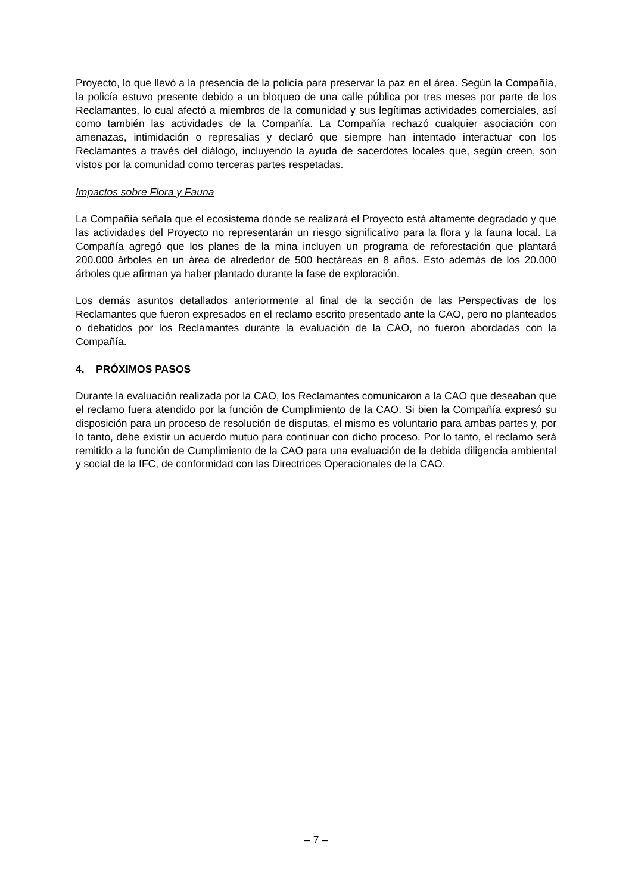Proyecto, lo que llevó a la presencia de la policía para preservar la paz en el área. Según la Compañía, la policía estuvo presente debido a un bloqueo de una calle pública por tres meses por parte de los Reclamantes, lo cual afectó a miembros de la comunidad y sus legítimas actividades comerciales, así como también las actividades de la Compañía. La Compañía rechazó cualquier asociación con amenazas, intimidación o represalias y declaró que siempre han intentado interactuar con los Reclamantes a través del diálogo, incluyendo la ayuda de sacerdotes locales que, según creen, son vistos por la comunidad como terceras partes respetadas.
Impactos sobre Flora y Fauna
La Compañía señala que el ecosistema donde se realizará el Proyecto está altamente degradado y que las actividades del Proyecto no representarán un riesgo significativo para la flora y la fauna local. La Compañía agregó que los planes de la mina incluyen un programa de reforestación que plantará 200.000 árboles en un área de alrededor de 500 hectáreas en 8 años. Esto además de los 20.000 árboles que afirman ya haber plantado durante la fase de exploración.
Los demás asuntos detallados anteriormente al final de la sección de las Perspectivas de los Reclamantes que fueron expresados en el reclamo escrito presentado ante la CAO, pero no planteados o debatidos por los Reclamantes durante la evaluación de la CAO, no fueron abordadas con la Compañía.
4. PRÓXIMOS PASOS
Durante la evaluación realizada por la CAO, los Reclamantes comunicaron a la CAO que deseaban que el reclamo fuera atendido por la función de Cumplimiento de la CAO. Si bien la Compañía expresó su disposición para un proceso de resolución de disputas, el mismo es voluntario para ambas partes y, por lo tanto, debe existir un acuerdo mutuo para continuar con dicho proceso. Por lo tanto, el reclamo será remitido a la función de Cumplimiento de la CAO para una evaluación de la debida diligencia ambiental y social de la IFC, de conformidad con las Directrices Operacionales de la CAO.
– 7 –